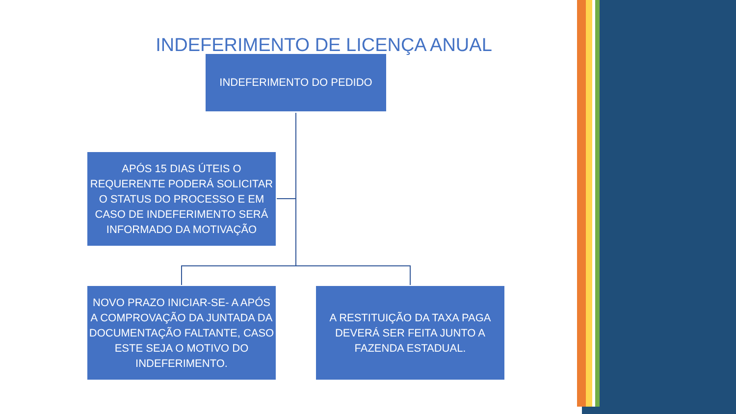INDEFERIMENTO DE LICENÇA ANUAL
INDEFERIMENTO DO PEDIDO
APÓS 15 DIAS ÚTEIS O REQUERENTE PODERÁ SOLICITAR O STATUS DO PROCESSO E EM CASO DE INDEFERIMENTO SERÁ INFORMADO DA MOTIVAÇÃO
NOVO PRAZO INICIAR-SE- A APÓS A COMPROVAÇÃO DA JUNTADA DA DOCUMENTAÇÃO FALTANTE, CASO ESTE SEJA O MOTIVO DO INDEFERIMENTO.
A RESTITUIÇÃO DA TAXA PAGA DEVERÁ SER FEITA JUNTO A FAZENDA ESTADUAL.